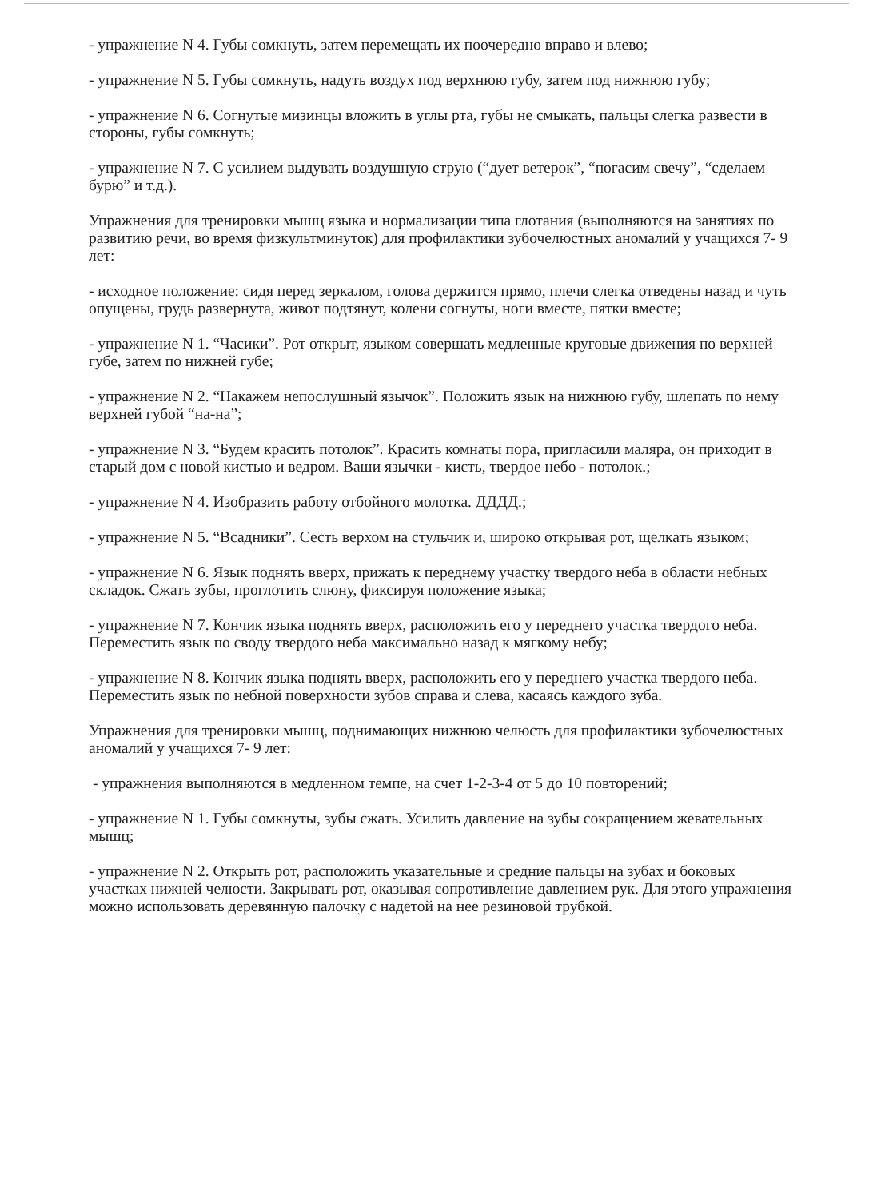- упражнение N 4. Губы сомкнуть, затем перемещать их поочередно вправо и влево;
- упражнение N 5. Губы сомкнуть, надуть воздух под верхнюю губу, затем под нижнюю губу;
- упражнение N 6. Согнутые мизинцы вложить в углы рта, губы не смыкать, пальцы слегка развести в стороны, губы сомкнуть;
- упражнение N 7. С усилием выдувать воздушную струю (“дует ветерок”, “погасим свечу”, “сделаем бурю” и т.д.).
Упражнения для тренировки мышц языка и нормализации типа глотания (выполняются на занятиях по развитию речи, во время физкультминуток) для профилактики зубочелюстных аномалий у учащихся 7- 9 лет:
- исходное положение: сидя перед зеркалом, голова держится прямо, плечи слегка отведены назад и чуть опущены, грудь развернута, живот подтянут, колени согнуты, ноги вместе, пятки вместе;
- упражнение N 1. “Часики”. Рот открыт, языком совершать медленные круговые движения по верхней губе, затем по нижней губе;
- упражнение N 2. “Накажем непослушный язычок”. Положить язык на нижнюю губу, шлепать по нему верхней губой “на-на”;
- упражнение N 3. “Будем красить потолок”. Красить комнаты пора, пригласили маляра, он приходит в старый дом с новой кистью и ведром. Ваши язычки - кисть, твердое небо - потолок.;
- упражнение N 4. Изобразить работу отбойного молотка. ДДДД.;
- упражнение N 5. “Всадники”. Сесть верхом на стульчик и, широко открывая рот, щелкать языком;
- упражнение N 6. Язык поднять вверх, прижать к переднему участку твердого неба в области небных складок. Сжать зубы, проглотить слюну, фиксируя положение языка;
- упражнение N 7. Кончик языка поднять вверх, расположить его у переднего участка твердого неба. Переместить язык по своду твердого неба максимально назад к мягкому небу;
- упражнение N 8. Кончик языка поднять вверх, расположить его у переднего участка твердого неба. Переместить язык по небной поверхности зубов справа и слева, касаясь каждого зуба.
Упражнения для тренировки мышц, поднимающих нижнюю челюсть для профилактики зубочелюстных аномалий у учащихся 7- 9 лет:
- упражнения выполняются в медленном темпе, на счет 1-2-3-4 от 5 до 10 повторений;
- упражнение N 1. Губы сомкнуты, зубы сжать. Усилить давление на зубы сокращением жевательных мышц;
- упражнение N 2. Открыть рот, расположить указательные и средние пальцы на зубах и боковых участках нижней челюсти. Закрывать рот, оказывая сопротивление давлением рук. Для этого упражнения можно использовать деревянную палочку с надетой на нее резиновой трубкой.